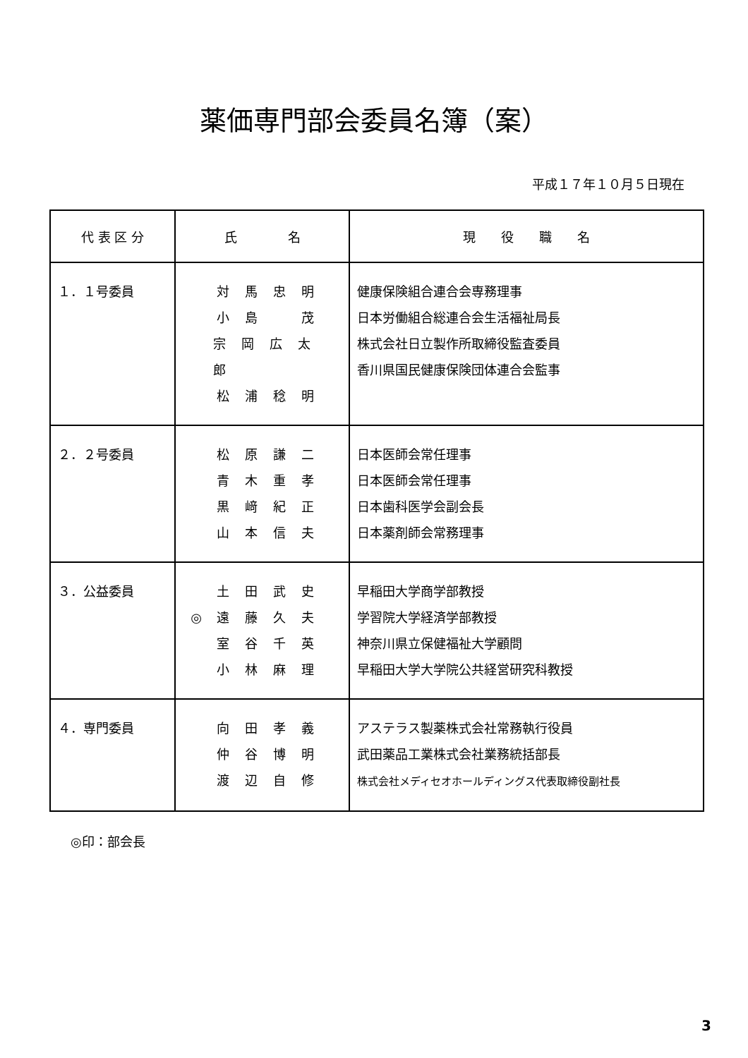薬価専門部会委員名簿（案）
平成１７年１０月５日現在
| 代 表 区 分 | 氏 名 | 現 役 職 名 |
| --- | --- | --- |
| １．１号委員 | 対馬忠明 小島 茂 宗岡広太郎 松浦稔明 | 健康保険組合連合会専務理事 日本労働組合総連合会生活福祉局長 株式会社日立製作所取締役監査委員 香川県国民健康保険団体連合会監事 |
| ２．２号委員 | 松原謙二 青木重孝 黒﨑紀正 山本信夫 | 日本医師会常任理事 日本医師会常任理事 日本歯科医学会副会長 日本薬剤師会常務理事 |
| ３．公益委員 | 土田武史 ◎ 遠藤久夫 室谷千英 小林麻理 | 早稲田大学商学部教授 学習院大学経済学部教授 神奈川県立保健福祉大学顧問 早稲田大学大学院公共経営研究科教授 |
| ４．専門委員 | 向田孝義 仲谷博明 渡辺自修 | アステラス製薬株式会社常務執行役員 武田薬品工業株式会社業務統括部長 株式会社メディセオホールディングス代表取締役副社長 |
◎印：部会長
3